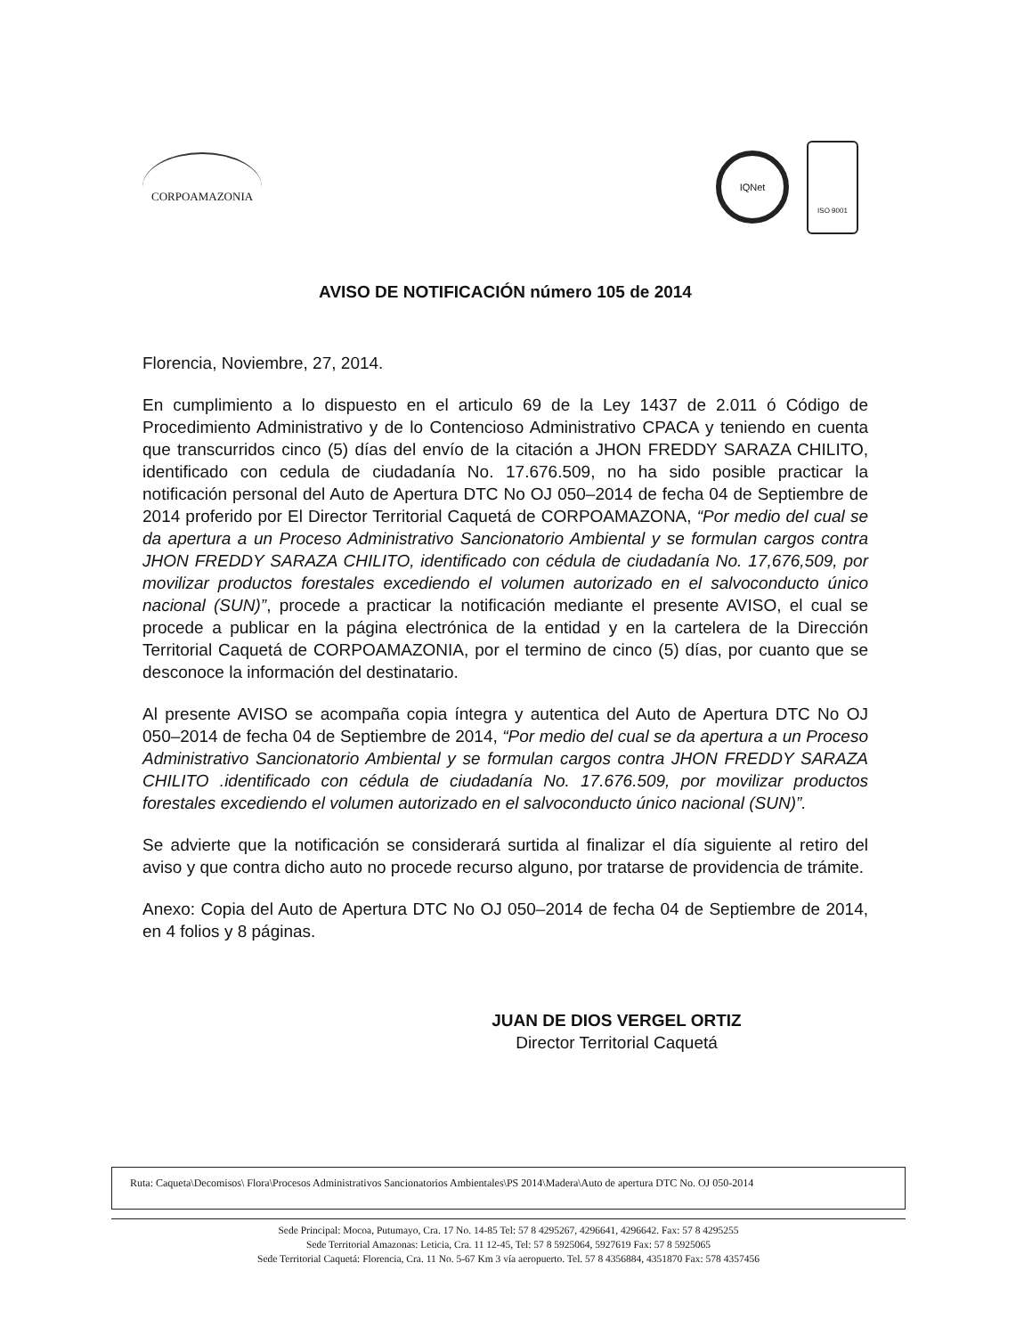CORPOAMAZONIA
IQNet
ISO 9001
AVISO DE NOTIFICACIÓN número 105 de 2014
Florencia, Noviembre, 27, 2014.
En cumplimiento a lo dispuesto en el articulo 69 de la Ley 1437 de 2.011 ó Código de Procedimiento Administrativo y de lo Contencioso Administrativo CPACA y teniendo en cuenta que transcurridos cinco (5) días del envío de la citación a JHON FREDDY SARAZA CHILITO, identificado con cedula de ciudadanía No. 17.676.509, no ha sido posible practicar la notificación personal del Auto de Apertura DTC No OJ 050–2014 de fecha 04 de Septiembre de 2014 proferido por El Director Territorial Caquetá de CORPOAMAZONA, “Por medio del cual se da apertura a un Proceso Administrativo Sancionatorio Ambiental y se formulan cargos contra JHON FREDDY SARAZA CHILITO, identificado con cédula de ciudadanía No. 17,676,509, por movilizar productos forestales excediendo el volumen autorizado en el salvoconducto único nacional (SUN)”, procede a practicar la notificación mediante el presente AVISO, el cual se procede a publicar en la página electrónica de la entidad y en la cartelera de la Dirección Territorial Caquetá de CORPOAMAZONIA, por el termino de cinco (5) días, por cuanto que se desconoce la información del destinatario.
Al presente AVISO se acompaña copia íntegra y autentica del Auto de Apertura DTC No OJ 050–2014 de fecha 04 de Septiembre de 2014, “Por medio del cual se da apertura a un Proceso Administrativo Sancionatorio Ambiental y se formulan cargos contra JHON FREDDY SARAZA CHILITO .identificado con cédula de ciudadanía No. 17.676.509, por movilizar productos forestales excediendo el volumen autorizado en el salvoconducto único nacional (SUN)”.
Se advierte que la notificación se considerará surtida al finalizar el día siguiente al retiro del aviso y que contra dicho auto no procede recurso alguno, por tratarse de providencia de trámite.
Anexo: Copia del Auto de Apertura DTC No OJ 050–2014 de fecha 04 de Septiembre de 2014, en 4 folios y 8 páginas.
JUAN DE DIOS VERGEL ORTIZ
Director Territorial Caquetá
Ruta: Caqueta\Decomisos\ Flora\Procesos Administrativos Sancionatorios Ambientales\PS 2014\Madera\Auto de apertura DTC No. OJ 050-2014
Sede Principal: Mocoa, Putumayo, Cra. 17 No. 14-85 Tel: 57 8 4295267, 4296641, 4296642. Fax: 57 8 4295255
Sede Territorial Amazonas: Leticia, Cra. 11 12-45, Tel: 57 8 5925064, 5927619 Fax: 57 8 5925065
Sede Territorial Caquetá: Florencia, Cra. 11 No. 5-67 Km 3 vía aeropuerto. Tel. 57 8 4356884, 4351870 Fax: 578 4357456